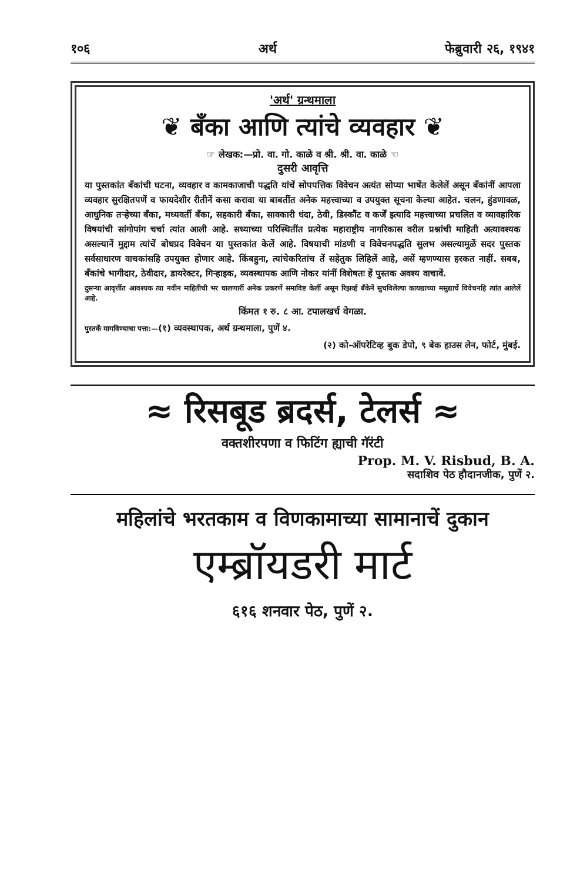१०६ अर्थ फेब्रुवारी २६, १९४१
'अर्थ' ग्रन्थमाला
❦ बँका आणि त्यांचे व्यवहार ❦
☞ लेखक:—प्रो. वा. गो. काळे व श्री. श्री. वा. काळे ☜
दुसरी आवृत्ति
या पुस्तकांत बँकांची घटना, व्यवहार व कामकाजाची पद्धति यांचें सोपपत्तिक विवेचन अत्यंत सोप्या भाषेंत केलेलें असून बँकांनीं आपला व्यवहार सुरक्षितपणें व फायदेशीर रीतीनें कसा करावा या बाबतींत अनेक महत्त्वाच्या व उपयुक्त सूचना केल्या आहेत. चलन, हुंडणावळ, आधुनिक तऱ्हेच्या बँका, मध्यवर्ती बँका, सहकारी बँका, सावकारी धंदा, ठेवी, डिस्कौंट व कर्जें इत्यादि महत्त्वाच्या प्रचलित व व्यावहारिक विषयांची सांगोपांग चर्चा त्यांत आली आहे. सध्याच्या परिस्थितींत प्रत्येक महाराष्ट्रीय नागरिकास वरील प्रश्नांची माहिती अत्यावश्यक असल्यानें मुद्दाम त्यांचें बोधप्रद विवेचन या पुस्तकांत केलें आहे. विषयाची मांडणी व विवेचनपद्धति सुलभ असल्यामुळें सदर पुस्तक सर्वसाधारण वाचकांसहि उपयुक्त होणार आहे. किंबहुना, त्यांचेकरितांच तें सहेतुक लिहिलें आहे, असें म्हणण्यास हरकत नाहीं. सबब, बँकांचे भागीदार, ठेवीदार, डायरेक्टर, गिऱ्हाइक, व्यवस्थापक आणि नोकर यांनीं विशेषतः हें पुस्तक अवश्य वाचावें.
दुसऱ्या आवृत्तींत आवश्यक त्या नवीन माहितीची भर घालणारीं अनेक प्रकरणें समाविष्ट केलीं असून रिझर्व्ह बँकेनें सुचविलेल्या कायद्याच्या मसुद्याचें विवेचनहि त्यांत आलेलें आहे.
किंमत १ रु. ८ आ. टपालखर्च वेगळा.
पुस्तकें मागविण्याचा पत्ता:—(१) व्यवस्थापक, अर्थ ग्रन्थमाला, पुणें ४.
(२) को-ऑपरेटिव्ह बुक डेपो, ९ बेक हाउस लेन, फोर्ट, मुंबई.
≈ रिसबूड ब्रदर्स, टेलर्स ≈
वक्तशीरपणा व फिटिंग ह्याची गॅरंटी
Prop. M. V. Risbud, B. A.
सदाशिव पेठ हौदानजीक, पुणें २.
महिलांचे भरतकाम व विणकामाच्या सामानाचें दुकान
एम्ब्रॉयडरी मार्ट
६१६ शनवार पेठ, पुणें २.